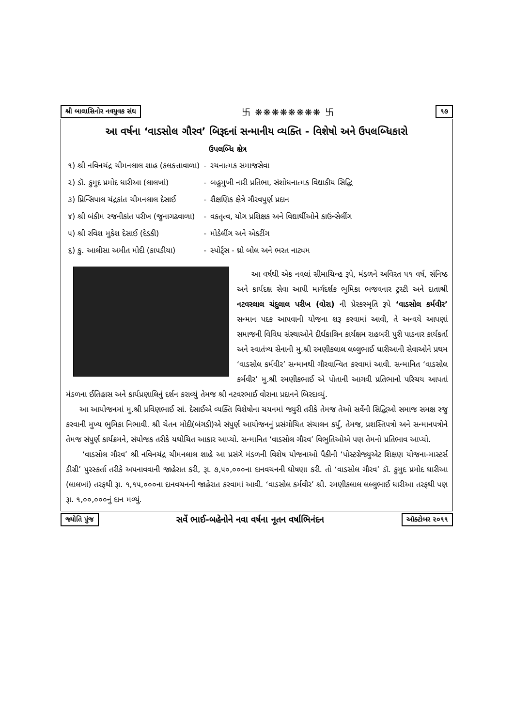શ્રી બાલાસિનોર નવયુવક સંઘ 卐 ❋❋❋❋❋❋❋❋ 卐 ૧૭
આ વર્ષના ‘વાડસોલ ગૌરવ’ બિરૂદનાં સન્માનીય વ્યક્તિ - વિશેષો અને ઉપલબ્ધિકારો
| | | ઉપલબ્ધિ ક્ષેત્ર |
| --- | --- | --- |
| ૧) શ્રી નવિનચંદ્ર ચીમનલાલ શાહ (કલકત્તાવાળા) | - | રચનાત્મક સમાજસેવા |
| ૨) ડૉ. કુમુદ પ્રમોદ ધારીઆ (લાલખાં) | - | બહુમુખી નારી પ્રતિભા, સંશોધનાત્મક વિદ્યાકીય સિદ્ધિ |
| ૩) પ્રિન્સિપાલ ચંદ્રકાંત ચીમનલાલ દેસાઈ | - | શૈક્ષણિક ક્ષેત્રે ગૌરવપુર્ણ પ્રદાન |
| ૪) શ્રી બંકીમ રજનીકાંત પરીખ (જુનાગઢવાળા) | - | વકતૃત્વ, યોગ પ્રશિક્ષક અને વિદ્યાર્થીઓને કાઉન્સેલીંગ |
| ૫) શ્રી રવિશ મુકેશ દેસાઈ (દેડકી) | - | મોડેલીંગ અને એકટીંગ |
| ૬) કુ. આલીસા અમીત મોદી (કાપડીયા) | - | સ્પોર્ટ્સ - થ્રો બોલ અને ભરત નાટ્યમ |
આ વર્ષથી એક નવલાં સીમાચિન્હ રૂપે, મંડળને અવિરત ૫૧ વર્ષ, સંનિષ્ઠ અને કાર્યદક્ષ સેવા આપી માર્ગદર્શક ભુમિકા ભજવનાર ટ્રસ્ટી અને દાતાશ્રી નટવરલાલ ચંદુલાલ પરીખ (વોરા) ની પ્રેરકસ્મૃતિ રૂપે ‘વાડસોલ કર્મવીર’ સન્માન પદક આપવાની યોજના શરૂ કરવામાં આવી, તે અન્વયે આપણાં સમાજની વિવિધ સંસ્થાઓને દીર્ઘકાલિન કાર્યક્ષમ રાહબરી પુરી પાડનાર કાર્યકર્તા અને સ્વાતંત્ર્ય સેનાની મુ.શ્રી રમણીકલાલ લલ્લુભાઈ ધારીઆની સેવાઓને પ્રથમ ‘વાડસોલ કર્મવીર’ સન્માનથી ગૌરવાન્વિત કરવામાં આવી. સન્માનિત ‘વાડસોલ કર્મવીર’ મુ.શ્રી રમણીકભાઈ એ પોતાની આગવી પ્રતિભાનો પરિચય આપતાં મંડળના ઈતિહાસ અને કાર્યપ્રણાલિનું દર્શન કરાવ્યું તેમજ શ્રી નટવરભાઈ વોરાના પ્રદાનને બિરદાવ્યું.
આ આયોજનમાં મુ.શ્રી પ્રવિણભાઈ સાં. દેસાઈએ વ્યક્તિ વિશેષોના ચયનમાં જ્યુરી તરીકે તેમજ તેઓ સર્વેની સિદ્ધિઓ સમાજ સમક્ષ રજુ કરવાની મુખ્ય ભુમિકા નિભાવી. શ્રી ચેતન મોદી(બંગડી)એ સંપુર્ણ આયોજનનું પ્રસંગોચિત સંચાલન કર્યું, તેમજ, પ્રશસ્તિપત્રો અને સન્માનપત્રોને તેમજ સંપુર્ણ કાર્યક્રમને, સંયોજક તરીકે યથોચિત આકાર આપ્યો. સન્માનિત ‘વાડસોલ ગૌરવ’ વિભુતિઓએ પણ તેમનો પ્રતિભાવ આપ્યો.
‘વાડસોલ ગૌરવ’ શ્રી નવિનચંદ્ર ચીમનલાલ શાહે આ પ્રસંગે મંડળની વિશેષ યોજનાઓ પૈકીની ‘પોસ્ટગ્રેજ્યુએટ શિક્ષણ યોજના-માસ્ટર્સ ડીગ્રી’ પુરસ્કર્તા તરીકે અપનાવવાની જાહેરાત કરી, રૂા. ૭,૫૦,૦૦૦ના દાનવચનની ઘોષણા કરી. તો ‘વાડસોલ ગૌરવ’ ડૉ. કુમુદ પ્રમોદ ધારીઆ (લાલખાં) તરફથી રૂા. ૧,૧૫,૦૦૦ના દાનવચનની જાહેરાત કરવામાં આવી. ‘વાડસોલ કર્મવીર’ શ્રી. રમણીકલાલ લલ્લુભાઈ ધારીઆ તરફથી પણ રૂા. ૧,૦૦,૦૦૦નું દાન મળ્યું.
જ્યોતિ પુંજ સર્વે ભાઈ-બહેનોને નવા વર્ષના નૂતન વર્ષાભિનંદન ઑક્ટોબર ૨૦૧૧